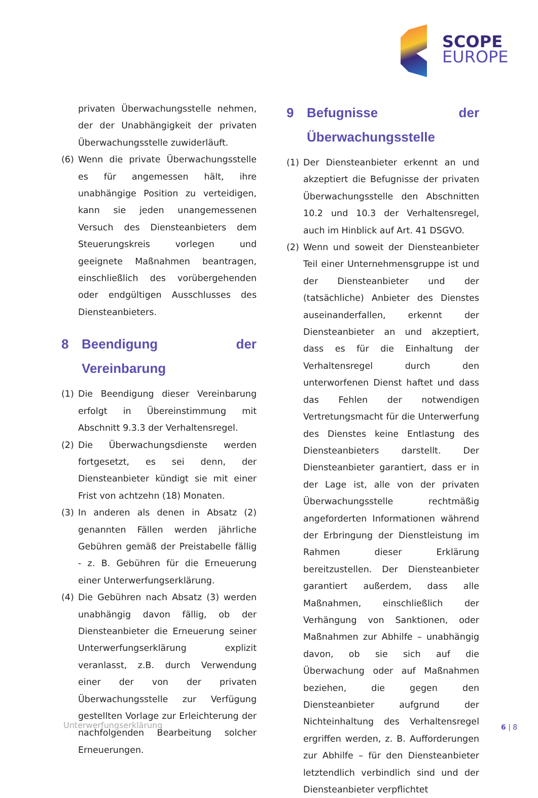SCOPE
EUROPE
privaten Überwachungsstelle nehmen, der der Unabhängigkeit der privaten Überwachungsstelle zuwiderläuft.
(6) Wenn die private Überwachungsstelle es für angemessen hält, ihre unabhängige Position zu verteidigen, kann sie jeden unangemessenen Versuch des Diensteanbieters dem Steuerungskreis vorlegen und geeignete Maßnahmen beantragen, einschließlich des vorübergehenden oder endgültigen Ausschlusses des Diensteanbieters.
8 Beendigung der Vereinbarung
(1) Die Beendigung dieser Vereinbarung erfolgt in Übereinstimmung mit Abschnitt 9.3.3 der Verhaltensregel.
(2) Die Überwachungsdienste werden fortgesetzt, es sei denn, der Diensteanbieter kündigt sie mit einer Frist von achtzehn (18) Monaten.
(3) In anderen als denen in Absatz (2) genannten Fällen werden jährliche Gebühren gemäß der Preistabelle fällig - z. B. Gebühren für die Erneuerung einer Unterwerfungserklärung.
(4) Die Gebühren nach Absatz (3) werden unabhängig davon fällig, ob der Diensteanbieter die Erneuerung seiner Unterwerfungserklärung explizit veranlasst, z.B. durch Verwendung einer der von der privaten Überwachungsstelle zur Verfügung gestellten Vorlage zur Erleichterung der nachfolgenden Bearbeitung solcher Erneuerungen.
9 Befugnisse der Überwachungsstelle
(1) Der Diensteanbieter erkennt an und akzeptiert die Befugnisse der privaten Überwachungsstelle den Abschnitten 10.2 und 10.3 der Verhaltensregel, auch im Hinblick auf Art. 41 DSGVO.
(2) Wenn und soweit der Diensteanbieter Teil einer Unternehmensgruppe ist und der Diensteanbieter und der (tatsächliche) Anbieter des Dienstes auseinanderfallen, erkennt der Diensteanbieter an und akzeptiert, dass es für die Einhaltung der Verhaltensregel durch den unterworfenen Dienst haftet und dass das Fehlen der notwendigen Vertretungsmacht für die Unterwerfung des Dienstes keine Entlastung des Diensteanbieters darstellt. Der Diensteanbieter garantiert, dass er in der Lage ist, alle von der privaten Überwachungsstelle rechtmäßig angeforderten Informationen während der Erbringung der Dienstleistung im Rahmen dieser Erklärung bereitzustellen. Der Diensteanbieter garantiert außerdem, dass alle Maßnahmen, einschließlich der Verhängung von Sanktionen, oder Maßnahmen zur Abhilfe – unabhängig davon, ob sie sich auf die Überwachung oder auf Maßnahmen beziehen, die gegen den Diensteanbieter aufgrund der Nichteinhaltung des Verhaltensregel ergriffen werden, z. B. Aufforderungen zur Abhilfe – für den Diensteanbieter letztendlich verbindlich sind und der Diensteanbieter verpflichtet
Unterwerfungserklärung 6 | 8